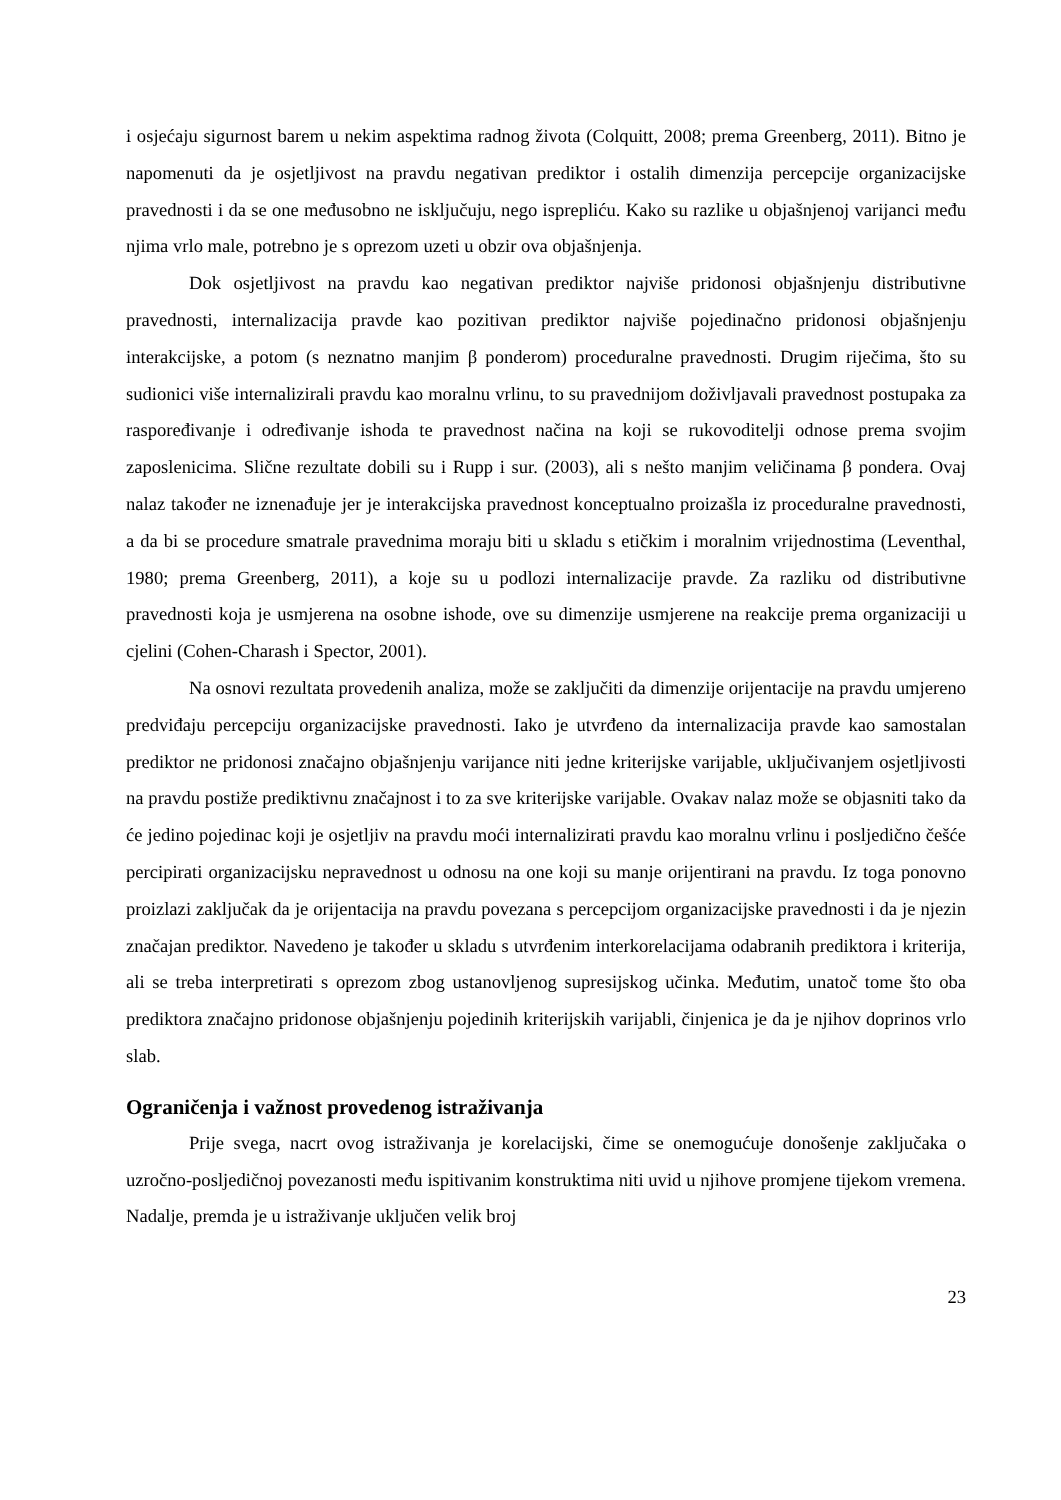i osjećaju sigurnost barem u nekim aspektima radnog života (Colquitt, 2008; prema Greenberg, 2011). Bitno je napomenuti da je osjetljivost na pravdu negativan prediktor i ostalih dimenzija percepcije organizacijske pravednosti i da se one međusobno ne isključuju, nego isprepliću. Kako su razlike u objašnjenoj varijanci među njima vrlo male, potrebno je s oprezom uzeti u obzir ova objašnjenja.
Dok osjetljivost na pravdu kao negativan prediktor najviše pridonosi objašnjenju distributivne pravednosti, internalizacija pravde kao pozitivan prediktor najviše pojedinačno pridonosi objašnjenju interakcijske, a potom (s neznatno manjim β ponderom) proceduralne pravednosti. Drugim riječima, što su sudionici više internalizirali pravdu kao moralnu vrlinu, to su pravednijom doživljavali pravednost postupaka za raspoređivanje i određivanje ishoda te pravednost načina na koji se rukovoditelji odnose prema svojim zaposlenicima. Slične rezultate dobili su i Rupp i sur. (2003), ali s nešto manjim veličinama β pondera. Ovaj nalaz također ne iznenađuje jer je interakcijska pravednost konceptualno proizašla iz proceduralne pravednosti, a da bi se procedure smatrale pravednima moraju biti u skladu s etičkim i moralnim vrijednostima (Leventhal, 1980; prema Greenberg, 2011), a koje su u podlozi internalizacije pravde. Za razliku od distributivne pravednosti koja je usmjerena na osobne ishode, ove su dimenzije usmjerene na reakcije prema organizaciji u cjelini (Cohen-Charash i Spector, 2001).
Na osnovi rezultata provedenih analiza, može se zaključiti da dimenzije orijentacije na pravdu umjereno predviđaju percepciju organizacijske pravednosti. Iako je utvrđeno da internalizacija pravde kao samostalan prediktor ne pridonosi značajno objašnjenju varijance niti jedne kriterijske varijable, uključivanjem osjetljivosti na pravdu postiže prediktivnu značajnost i to za sve kriterijske varijable. Ovakav nalaz može se objasniti tako da će jedino pojedinac koji je osjetljiv na pravdu moći internalizirati pravdu kao moralnu vrlinu i posljedično češće percipirati organizacijsku nepravednost u odnosu na one koji su manje orijentirani na pravdu. Iz toga ponovno proizlazi zaključak da je orijentacija na pravdu povezana s percepcijom organizacijske pravednosti i da je njezin značajan prediktor. Navedeno je također u skladu s utvrđenim interkorelacijama odabranih prediktora i kriterija, ali se treba interpretirati s oprezom zbog ustanovljenog supresijskog učinka. Međutim, unatoč tome što oba prediktora značajno pridonose objašnjenju pojedinih kriterijskih varijabli, činjenica je da je njihov doprinos vrlo slab.
Ograničenja i važnost provedenog istraživanja
Prije svega, nacrt ovog istraživanja je korelacijski, čime se onemogućuje donošenje zaključaka o uzročno-posljedičnoj povezanosti među ispitivanim konstruktima niti uvid u njihove promjene tijekom vremena. Nadalje, premda je u istraživanje uključen velik broj
23